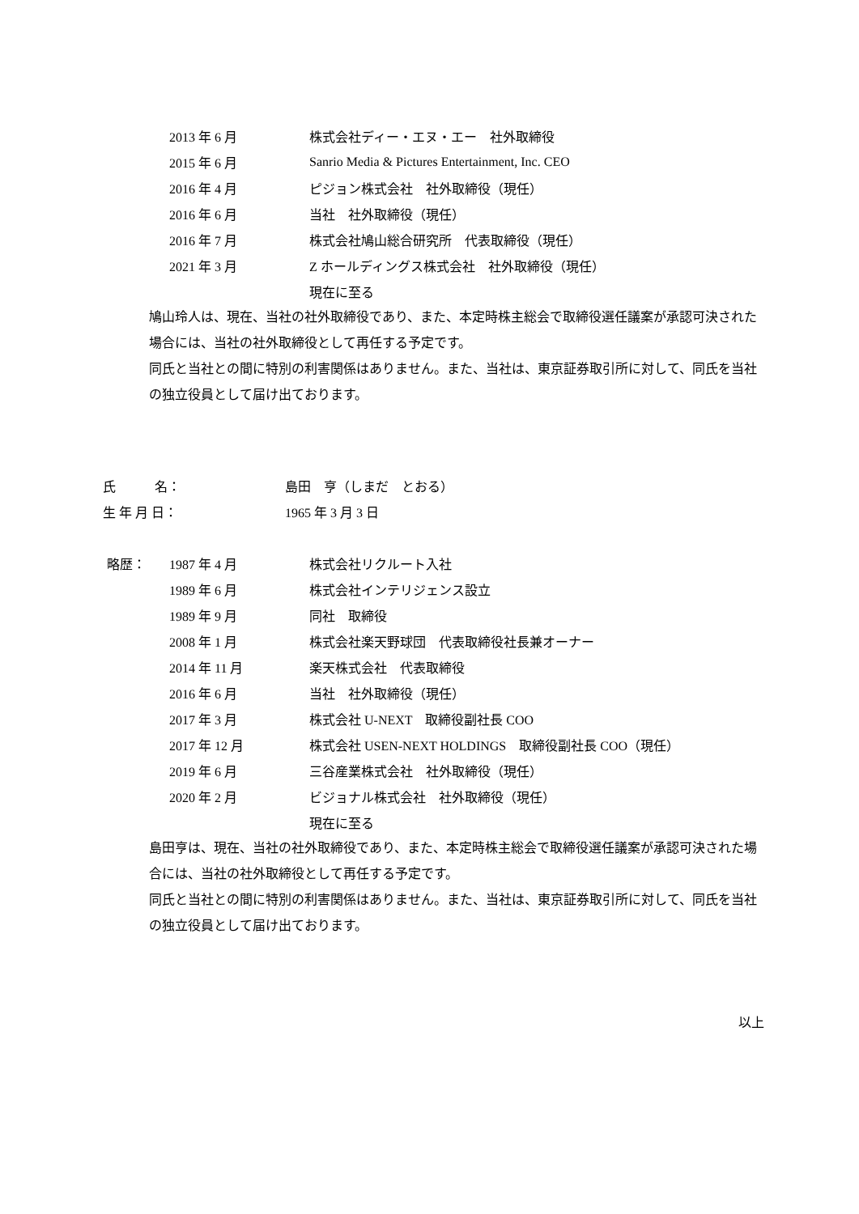2013 年 6 月 株式会社ディー・エヌ・エー　社外取締役
2015 年 6 月 Sanrio Media & Pictures Entertainment, Inc. CEO
2016 年 4 月 ピジョン株式会社　社外取締役（現任）
2016 年 6 月 当社　社外取締役（現任）
2016 年 7 月 株式会社鳩山総合研究所　代表取締役（現任）
2021 年 3 月 Z ホールディングス株式会社　社外取締役（現任）
現在に至る
鳩山玲人は、現在、当社の社外取締役であり、また、本定時株主総会で取締役選任議案が承認可決された場合には、当社の社外取締役として再任する予定です。
同氏と当社との間に特別の利害関係はありません。また、当社は、東京証券取引所に対して、同氏を当社の独立役員として届け出ております。
氏　　　名： 島田　亨（しまだ　とおる）
生 年 月 日： 1965 年 3 月 3 日
略歴： 1987 年 4 月 株式会社リクルート入社
1989 年 6 月 株式会社インテリジェンス設立
1989 年 9 月 同社　取締役
2008 年 1 月 株式会社楽天野球団　代表取締役社長兼オーナー
2014 年 11 月 楽天株式会社　代表取締役
2016 年 6 月 当社　社外取締役（現任）
2017 年 3 月 株式会社 U-NEXT　取締役副社長 COO
2017 年 12 月 株式会社 USEN-NEXT HOLDINGS　取締役副社長 COO（現任）
2019 年 6 月 三谷産業株式会社　社外取締役（現任）
2020 年 2 月 ビジョナル株式会社　社外取締役（現任）
現在に至る
島田亨は、現在、当社の社外取締役であり、また、本定時株主総会で取締役選任議案が承認可決された場合には、当社の社外取締役として再任する予定です。
同氏と当社との間に特別の利害関係はありません。また、当社は、東京証券取引所に対して、同氏を当社の独立役員として届け出ております。
以上